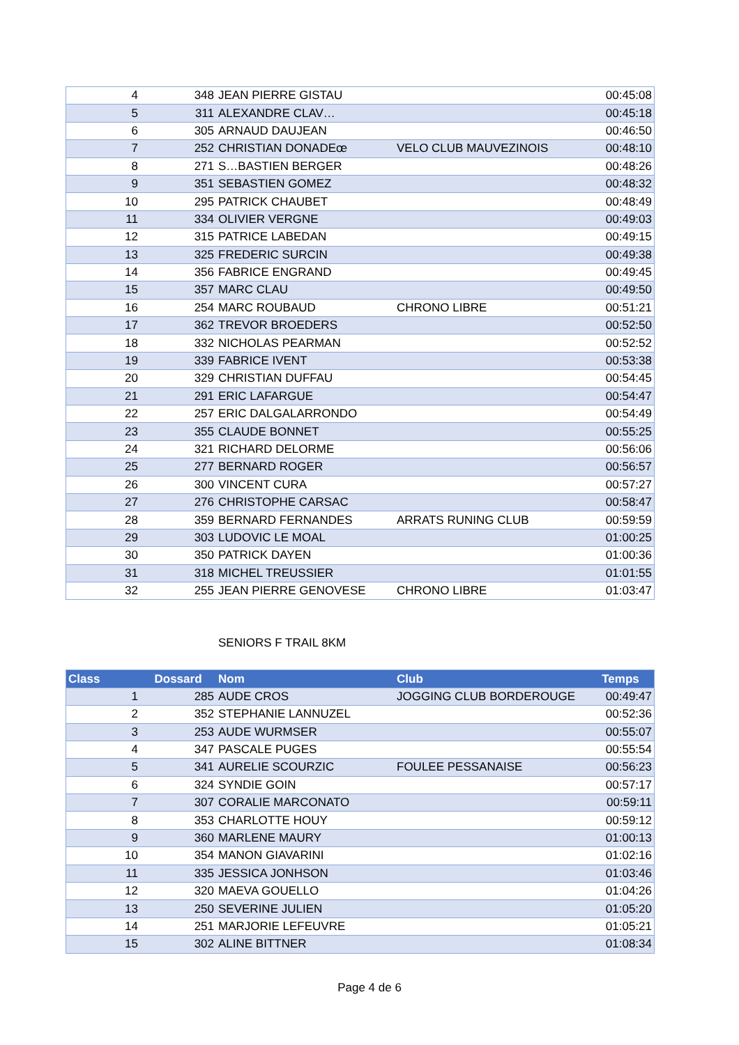| 4 | 348 | JEAN PIERRE GISTAU | | 00:45:08 |
| 5 | 311 | ALEXANDRE CLAV… | | 00:45:18 |
| 6 | 305 | ARNAUD DAUJEAN | | 00:46:50 |
| 7 | 252 | CHRISTIAN DONADEœ | VELO CLUB MAUVEZINOIS | 00:48:10 |
| 8 | 271 | S…BASTIEN BERGER | | 00:48:26 |
| 9 | 351 | SEBASTIEN GOMEZ | | 00:48:32 |
| 10 | 295 | PATRICK CHAUBET | | 00:48:49 |
| 11 | 334 | OLIVIER VERGNE | | 00:49:03 |
| 12 | 315 | PATRICE LABEDAN | | 00:49:15 |
| 13 | 325 | FREDERIC SURCIN | | 00:49:38 |
| 14 | 356 | FABRICE ENGRAND | | 00:49:45 |
| 15 | 357 | MARC CLAU | | 00:49:50 |
| 16 | 254 | MARC ROUBAUD | CHRONO LIBRE | 00:51:21 |
| 17 | 362 | TREVOR BROEDERS | | 00:52:50 |
| 18 | 332 | NICHOLAS PEARMAN | | 00:52:52 |
| 19 | 339 | FABRICE IVENT | | 00:53:38 |
| 20 | 329 | CHRISTIAN DUFFAU | | 00:54:45 |
| 21 | 291 | ERIC LAFARGUE | | 00:54:47 |
| 22 | 257 | ERIC DALGALARRONDO | | 00:54:49 |
| 23 | 355 | CLAUDE BONNET | | 00:55:25 |
| 24 | 321 | RICHARD DELORME | | 00:56:06 |
| 25 | 277 | BERNARD ROGER | | 00:56:57 |
| 26 | 300 | VINCENT CURA | | 00:57:27 |
| 27 | 276 | CHRISTOPHE CARSAC | | 00:58:47 |
| 28 | 359 | BERNARD FERNANDES | ARRATS RUNING CLUB | 00:59:59 |
| 29 | 303 | LUDOVIC LE MOAL | | 01:00:25 |
| 30 | 350 | PATRICK DAYEN | | 01:00:36 |
| 31 | 318 | MICHEL TREUSSIER | | 01:01:55 |
| 32 | 255 | JEAN PIERRE GENOVESE | CHRONO LIBRE | 01:03:47 |
SENIORS F TRAIL 8KM
| Class | Dossard | Nom | Club | Temps |
| --- | --- | --- | --- | --- |
| 1 | 285 | AUDE CROS | JOGGING CLUB BORDEROUGE | 00:49:47 |
| 2 | 352 | STEPHANIE LANNUZEL | | 00:52:36 |
| 3 | 253 | AUDE WURMSER | | 00:55:07 |
| 4 | 347 | PASCALE PUGES | | 00:55:54 |
| 5 | 341 | AURELIE SCOURZIC | FOULEE PESSANAISE | 00:56:23 |
| 6 | 324 | SYNDIE GOIN | | 00:57:17 |
| 7 | 307 | CORALIE MARCONATO | | 00:59:11 |
| 8 | 353 | CHARLOTTE HOUY | | 00:59:12 |
| 9 | 360 | MARLENE MAURY | | 01:00:13 |
| 10 | 354 | MANON GIAVARINI | | 01:02:16 |
| 11 | 335 | JESSICA JONHSON | | 01:03:46 |
| 12 | 320 | MAEVA GOUELLO | | 01:04:26 |
| 13 | 250 | SEVERINE JULIEN | | 01:05:20 |
| 14 | 251 | MARJORIE LEFEUVRE | | 01:05:21 |
| 15 | 302 | ALINE BITTNER | | 01:08:34 |
Page 4 de 6